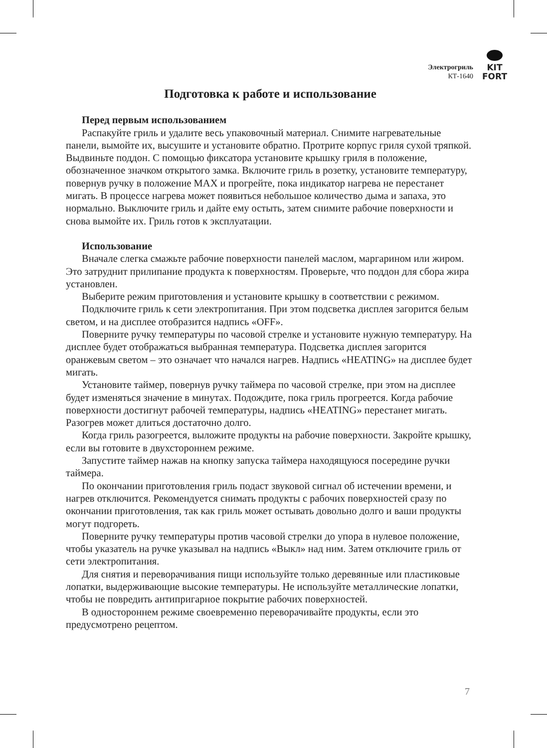Электрогриль
КТ-1640
KIT
FORT
Подготовка к работе и использование
Перед первым использованием
Распакуйте гриль и удалите весь упаковочный материал. Снимите нагревательные панели, вымойте их, высушите и установите обратно. Протрите корпус гриля сухой тряпкой. Выдвиньте поддон. С помощью фиксатора установите крышку гриля в положение, обозначенное значком открытого замка. Включите гриль в розетку, установите температуру, повернув ручку в положение MAX и прогрейте, пока индикатор нагрева не перестанет мигать. В процессе нагрева может появиться небольшое количество дыма и запаха, это нормально. Выключите гриль и дайте ему остыть, затем снимите рабочие поверхности и снова вымойте их. Гриль готов к эксплуатации.
Использование
Вначале слегка смажьте рабочие поверхности панелей маслом, маргарином или жиром. Это затруднит прилипание продукта к поверхностям. Проверьте, что поддон для сбора жира установлен.
Выберите режим приготовления и установите крышку в соответствии с режимом.
Подключите гриль к сети электропитания. При этом подсветка дисплея загорится белым светом, и на дисплее отобразится надпись «OFF».
Поверните ручку температуры по часовой стрелке и установите нужную температуру. На дисплее будет отображаться выбранная температура. Подсветка дисплея загорится оранжевым светом – это означает что начался нагрев. Надпись «HEATING» на дисплее будет мигать.
Установите таймер, повернув ручку таймера по часовой стрелке, при этом на дисплее будет изменяться значение в минутах. Подождите, пока гриль прогреется. Когда рабочие поверхности достигнут рабочей температуры, надпись «HEATING» перестанет мигать. Разогрев может длиться достаточно долго.
Когда гриль разогреется, выложите продукты на рабочие поверхности. Закройте крышку, если вы готовите в двухстороннем режиме.
Запустите таймер нажав на кнопку запуска таймера находящуюся посередине ручки таймера.
По окончании приготовления гриль подаст звуковой сигнал об истечении времени, и нагрев отключится. Рекомендуется снимать продукты с рабочих поверхностей сразу по окончании приготовления, так как гриль может остывать довольно долго и ваши продукты могут подгореть.
Поверните ручку температуры против часовой стрелки до упора в нулевое положение, чтобы указатель на ручке указывал на надпись «Выкл» над ним. Затем отключите гриль от сети электропитания.
Для снятия и переворачивания пищи используйте только деревянные или пластиковые лопатки, выдерживающие высокие температуры. Не используйте металлические лопатки, чтобы не повредить антипригарное покрытие рабочих поверхностей.
В одностороннем режиме своевременно переворачивайте продукты, если это предусмотрено рецептом.
7